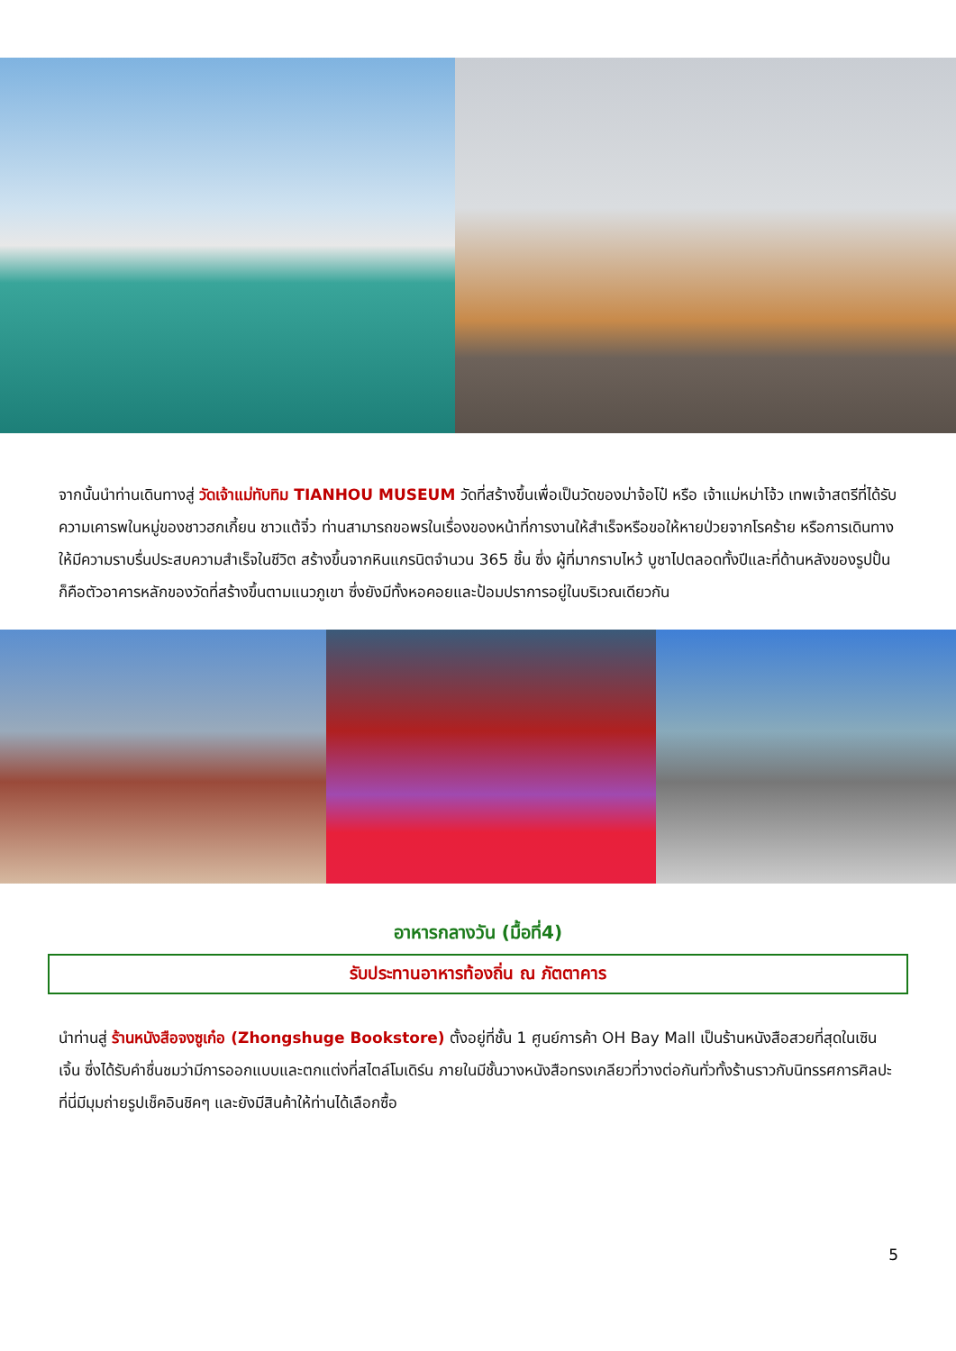จากนั้นนำท่านเดินทางสู่ วัดเจ้าแม่ทับทิม TIANHOU MUSEUM วัดที่สร้างขึ้นเพื่อเป็นวัดของม่าจ้อโป๋ หรือ เจ้าแม่หม่าโจ้ว เทพเจ้าสตรีที่ได้รับความเคารพในหมู่ของชาวฮกเกี้ยน ชาวแต้จิ๋ว ท่านสามารถขอพรในเรื่องของหน้าที่การงานให้สำเร็จหรือขอให้หายป่วยจากโรคร้าย หรือการเดินทางให้มีความราบรื่นประสบความสำเร็จในชีวิต สร้างขึ้นจากหินแกรนิตจำนวน 365 ชิ้น ซึ่ง ผู้ที่มากราบไหว้ บูชาไปตลอดทั้งปีและที่ด้านหลังของรูปปั้นก็คือตัวอาคารหลักของวัดที่สร้างขึ้นตามแนวภูเขา ซึ่งยังมีทั้งหอคอยและป้อมปราการอยู่ในบริเวณเดียวกัน
อาหารกลางวัน (มื้อที่4)
รับประทานอาหารท้องถิ่น ณ ภัตตาคาร
นำท่านสู่ ร้านหนังสือจงซูเก๋อ (Zhongshuge Bookstore) ตั้งอยู่ที่ชั้น 1 ศูนย์การค้า OH Bay Mall เป็นร้านหนังสือสวยที่สุดในเซินเจิ้น ซึ่งได้รับคำชื่นชมว่ามีการออกแบบและตกแต่งที่สไตล์โมเดิร์น ภายในมีชั้นวางหนังสือทรงเกลียวที่วางต่อกันทั่วทั้งร้านราวกับนิทรรศการศิลปะ ที่นี่มีมุมถ่ายรูปเช็คอินชิคๆ และยังมีสินค้าให้ท่านได้เลือกซื้อ
5